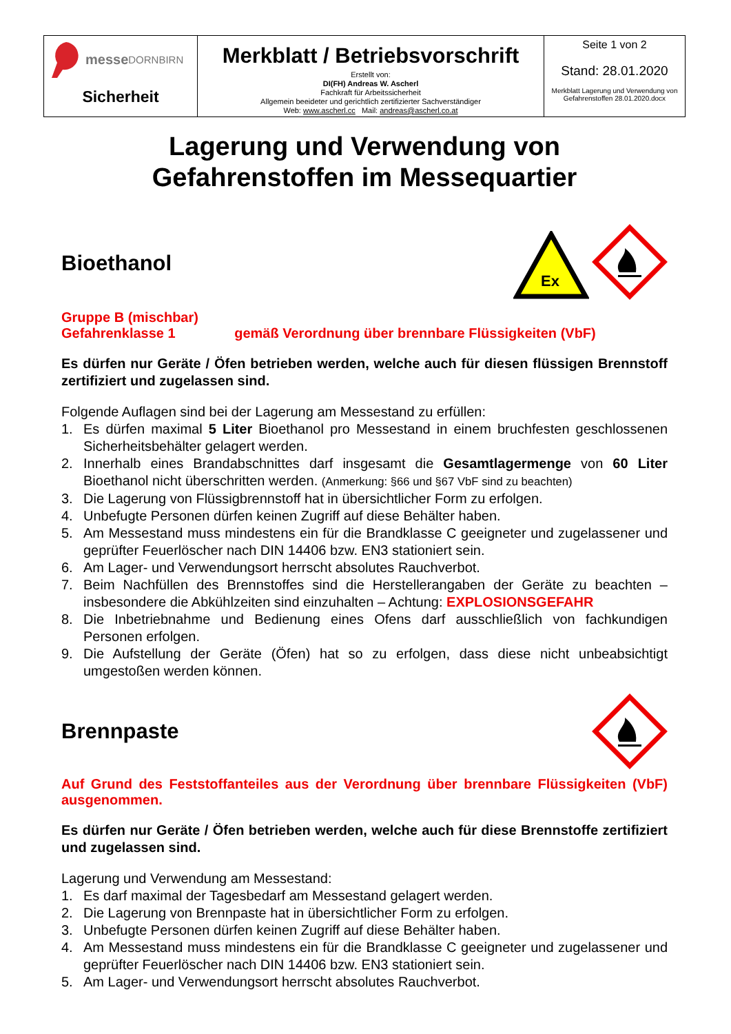| messe DORNBIRN Sicherheit | Merkblatt / Betriebsvorschrift Erstellt von: DI(FH) Andreas W. Ascherl Fachkraft für Arbeitssicherheit Allgemein beeideter und gerichtlich zertifizierter Sachverständiger Web: www.ascherl.cc Mail: andreas@ascherl.co.at | Seite 1 von 2 Stand: 28.01.2020 Merkblatt Lagerung und Verwendung von Gefahrenstoffen 28.01.2020.docx |
Lagerung und Verwendung von
Gefahrenstoffen im Messequartier
Bioethanol
Ex
Gruppe B (mischbar)
Gefahrenklasse 1 gemäß Verordnung über brennbare Flüssigkeiten (VbF)
Es dürfen nur Geräte / Öfen betrieben werden, welche auch für diesen flüssigen Brennstoff zertifiziert und zugelassen sind.
Folgende Auflagen sind bei der Lagerung am Messestand zu erfüllen:
1. Es dürfen maximal 5 Liter Bioethanol pro Messestand in einem bruchfesten geschlossenen Sicherheitsbehälter gelagert werden.
2. Innerhalb eines Brandabschnittes darf insgesamt die Gesamtlagermenge von 60 Liter Bioethanol nicht überschritten werden. (Anmerkung: §66 und §67 VbF sind zu beachten)
3. Die Lagerung von Flüssigbrennstoff hat in übersichtlicher Form zu erfolgen.
4. Unbefugte Personen dürfen keinen Zugriff auf diese Behälter haben.
5. Am Messestand muss mindestens ein für die Brandklasse C geeigneter und zugelassener und geprüfter Feuerlöscher nach DIN 14406 bzw. EN3 stationiert sein.
6. Am Lager- und Verwendungsort herrscht absolutes Rauchverbot.
7. Beim Nachfüllen des Brennstoffes sind die Herstellerangaben der Geräte zu beachten – insbesondere die Abkühlzeiten sind einzuhalten – Achtung: EXPLOSIONSGEFAHR
8. Die Inbetriebnahme und Bedienung eines Ofens darf ausschließlich von fachkundigen Personen erfolgen.
9. Die Aufstellung der Geräte (Öfen) hat so zu erfolgen, dass diese nicht unbeabsichtigt umgestoßen werden können.
Brennpaste
Auf Grund des Feststoffanteiles aus der Verordnung über brennbare Flüssigkeiten (VbF) ausgenommen.
Es dürfen nur Geräte / Öfen betrieben werden, welche auch für diese Brennstoffe zertifiziert und zugelassen sind.
Lagerung und Verwendung am Messestand:
1. Es darf maximal der Tagesbedarf am Messestand gelagert werden.
2. Die Lagerung von Brennpaste hat in übersichtlicher Form zu erfolgen.
3. Unbefugte Personen dürfen keinen Zugriff auf diese Behälter haben.
4. Am Messestand muss mindestens ein für die Brandklasse C geeigneter und zugelassener und geprüfter Feuerlöscher nach DIN 14406 bzw. EN3 stationiert sein.
5. Am Lager- und Verwendungsort herrscht absolutes Rauchverbot.